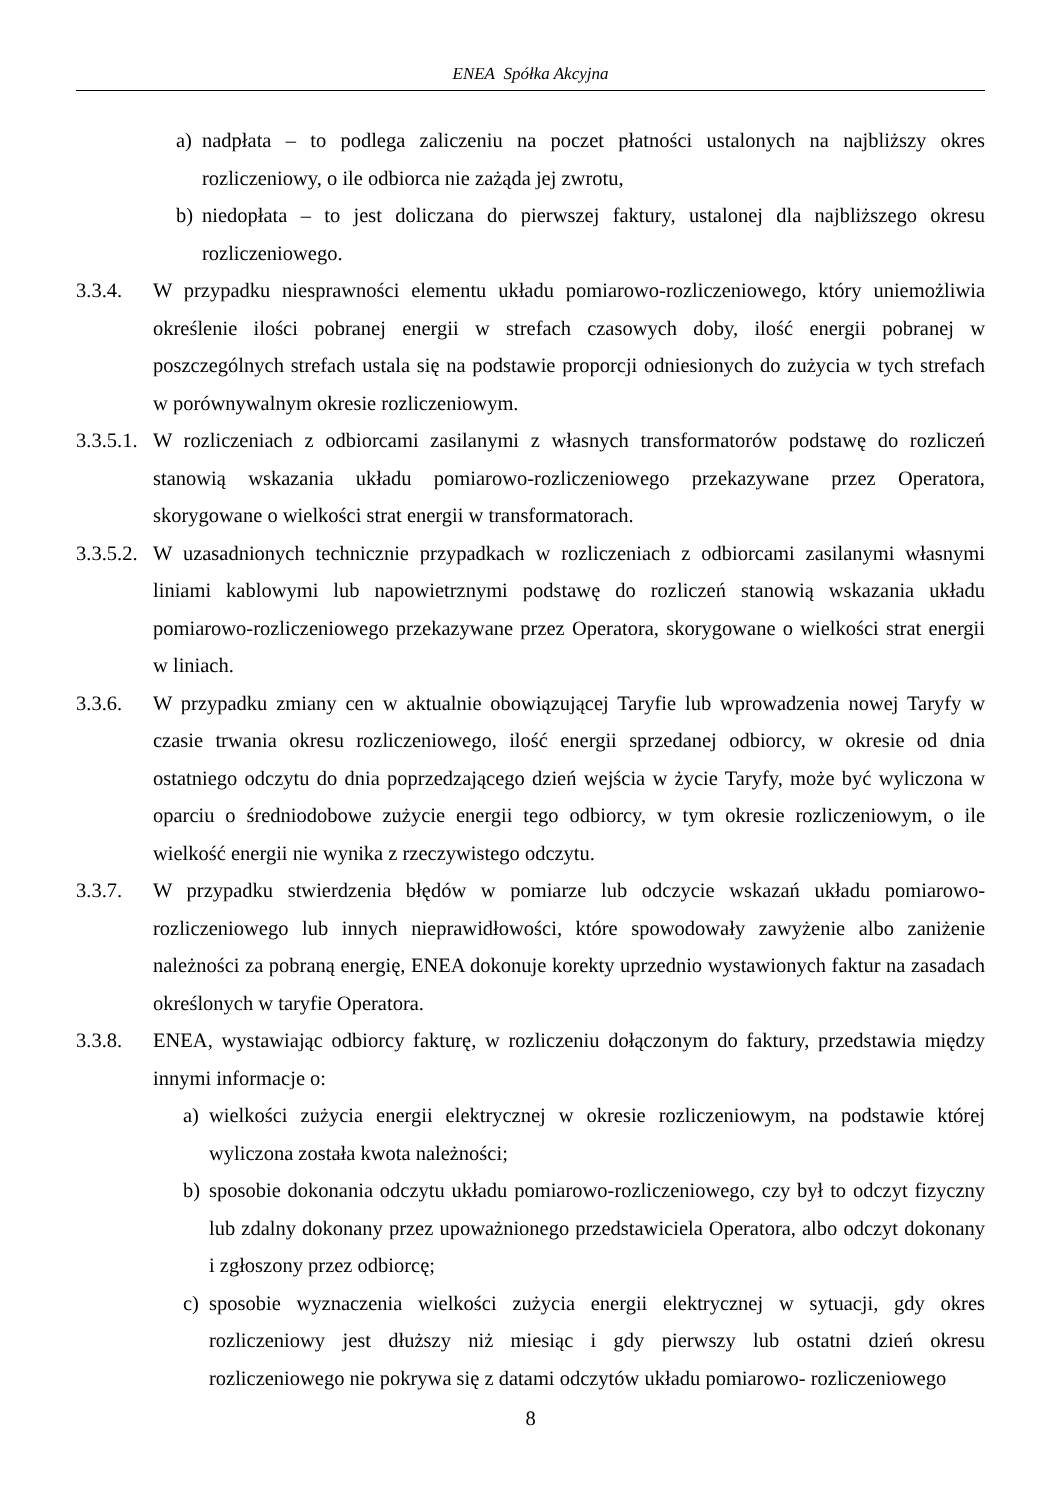ENEA Spółka Akcyjna
a) nadpłata – to podlega zaliczeniu na poczet płatności ustalonych na najbliższy okres rozliczeniowy, o ile odbiorca nie zażąda jej zwrotu,
b) niedopłata – to jest doliczana do pierwszej faktury, ustalonej dla najbliższego okresu rozliczeniowego.
3.3.4. W przypadku niesprawności elementu układu pomiarowo-rozliczeniowego, który uniemożliwia określenie ilości pobranej energii w strefach czasowych doby, ilość energii pobranej w poszczególnych strefach ustala się na podstawie proporcji odniesionych do zużycia w tych strefach w porównywalnym okresie rozliczeniowym.
3.3.5.1. W rozliczeniach z odbiorcami zasilanymi z własnych transformatorów podstawę do rozliczeń stanowią wskazania układu pomiarowo-rozliczeniowego przekazywane przez Operatora, skorygowane o wielkości strat energii w transformatorach.
3.3.5.2. W uzasadnionych technicznie przypadkach w rozliczeniach z odbiorcami zasilanymi własnymi liniami kablowymi lub napowietrznymi podstawę do rozliczeń stanowią wskazania układu pomiarowo-rozliczeniowego przekazywane przez Operatora, skorygowane o wielkości strat energii w liniach.
3.3.6. W przypadku zmiany cen w aktualnie obowiązującej Taryfie lub wprowadzenia nowej Taryfy w czasie trwania okresu rozliczeniowego, ilość energii sprzedanej odbiorcy, w okresie od dnia ostatniego odczytu do dnia poprzedzającego dzień wejścia w życie Taryfy, może być wyliczona w oparciu o średniodobowe zużycie energii tego odbiorcy, w tym okresie rozliczeniowym, o ile wielkość energii nie wynika z rzeczywistego odczytu.
3.3.7. W przypadku stwierdzenia błędów w pomiarze lub odczycie wskazań układu pomiarowo-rozliczeniowego lub innych nieprawidłowości, które spowodowały zawyżenie albo zaniżenie należności za pobraną energię, ENEA dokonuje korekty uprzednio wystawionych faktur na zasadach określonych w taryfie Operatora.
3.3.8. ENEA, wystawiając odbiorcy fakturę, w rozliczeniu dołączonym do faktury, przedstawia między innymi informacje o:
a) wielkości zużycia energii elektrycznej w okresie rozliczeniowym, na podstawie której wyliczona została kwota należności;
b) sposobie dokonania odczytu układu pomiarowo-rozliczeniowego, czy był to odczyt fizyczny lub zdalny dokonany przez upoważnionego przedstawiciela Operatora, albo odczyt dokonany i zgłoszony przez odbiorcę;
c) sposobie wyznaczenia wielkości zużycia energii elektrycznej w sytuacji, gdy okres rozliczeniowy jest dłuższy niż miesiąc i gdy pierwszy lub ostatni dzień okresu rozliczeniowego nie pokrywa się z datami odczytów układu pomiarowo- rozliczeniowego
8